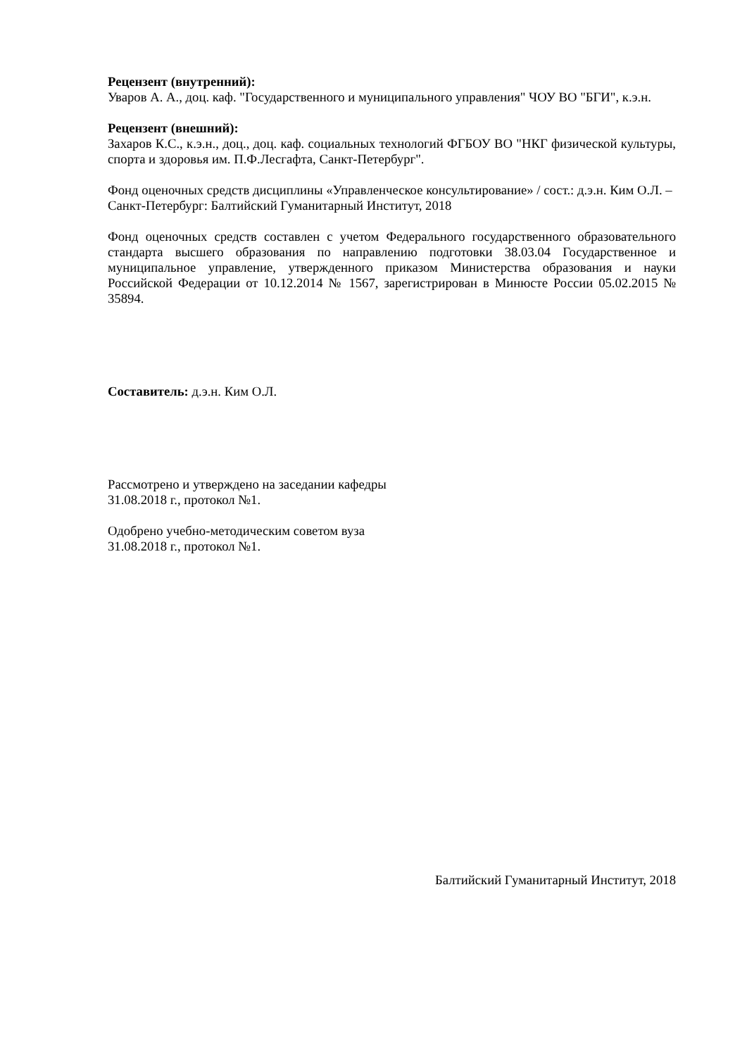Рецензент (внутренний):
Уваров А. А., доц. каф. "Государственного и муниципального управления" ЧОУ ВО "БГИ", к.э.н.
Рецензент (внешний):
Захаров К.С., к.э.н., доц., доц. каф. социальных технологий ФГБОУ ВО "НКГ физической культуры, спорта и здоровья им. П.Ф.Лесгафта, Санкт-Петербург".
Фонд оценочных средств дисциплины «Управленческое консультирование» / сост.: д.э.н. Ким О.Л. – Санкт-Петербург: Балтийский Гуманитарный Институт, 2018
Фонд оценочных средств составлен с учетом Федерального государственного образовательного стандарта высшего образования по направлению подготовки 38.03.04 Государственное и муниципальное управление, утвержденного приказом Министерства образования и науки Российской Федерации от 10.12.2014 № 1567, зарегистрирован в Минюсте России 05.02.2015 № 35894.
Составитель: д.э.н. Ким О.Л.
Рассмотрено и утверждено на заседании кафедры
31.08.2018 г., протокол №1.
Одобрено учебно-методическим советом вуза
31.08.2018 г., протокол №1.
Балтийский Гуманитарный Институт, 2018